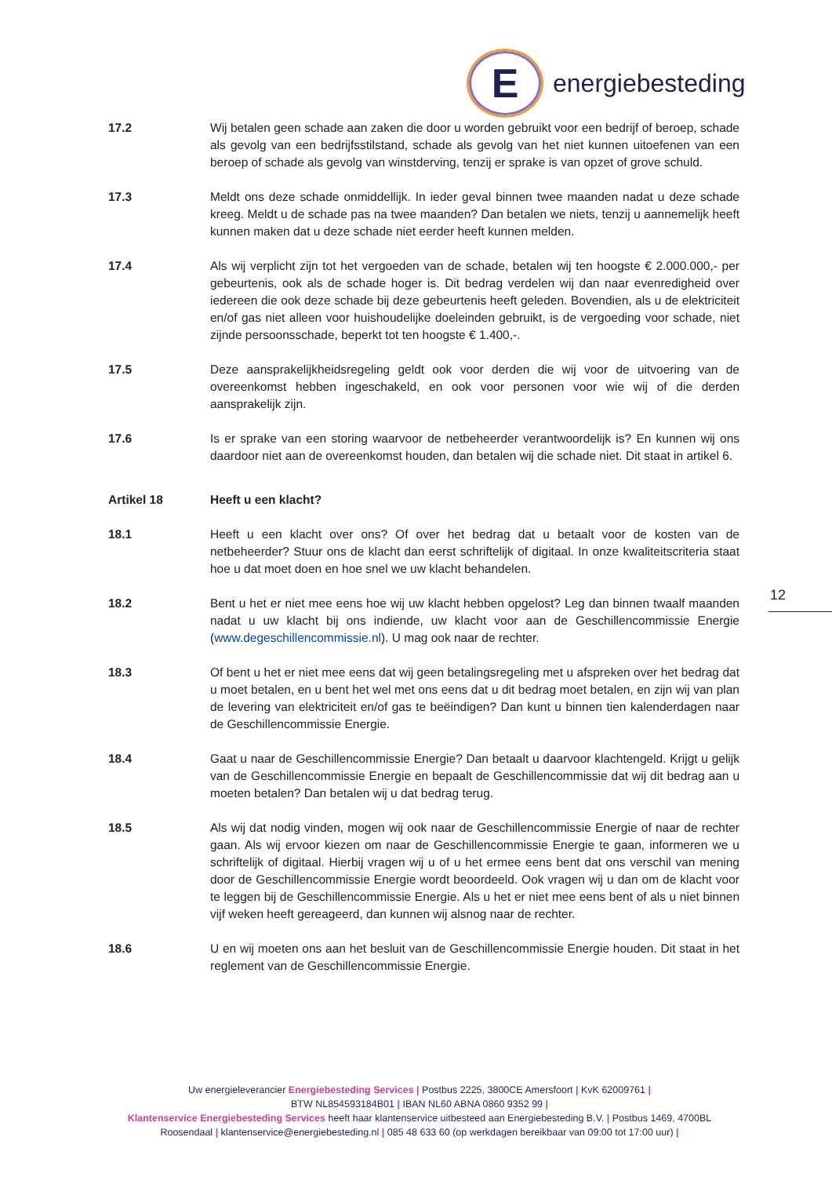E
energiebesteding
17.2 Wij betalen geen schade aan zaken die door u worden gebruikt voor een bedrijf of beroep, schade als gevolg van een bedrijfsstilstand, schade als gevolg van het niet kunnen uitoefenen van een beroep of schade als gevolg van winstderving, tenzij er sprake is van opzet of grove schuld.
17.3 Meldt ons deze schade onmiddellijk. In ieder geval binnen twee maanden nadat u deze schade kreeg. Meldt u de schade pas na twee maanden? Dan betalen we niets, tenzij u aannemelijk heeft kunnen maken dat u deze schade niet eerder heeft kunnen melden.
17.4 Als wij verplicht zijn tot het vergoeden van de schade, betalen wij ten hoogste € 2.000.000,- per gebeurtenis, ook als de schade hoger is. Dit bedrag verdelen wij dan naar evenredigheid over iedereen die ook deze schade bij deze gebeurtenis heeft geleden. Bovendien, als u de elektriciteit en/of gas niet alleen voor huishoudelijke doeleinden gebruikt, is de vergoeding voor schade, niet zijnde persoonsschade, beperkt tot ten hoogste € 1.400,-.
17.5 Deze aansprakelijkheidsregeling geldt ook voor derden die wij voor de uitvoering van de overeenkomst hebben ingeschakeld, en ook voor personen voor wie wij of die derden aansprakelijk zijn.
17.6 Is er sprake van een storing waarvoor de netbeheerder verantwoordelijk is? En kunnen wij ons daardoor niet aan de overeenkomst houden, dan betalen wij die schade niet. Dit staat in artikel 6.
Artikel 18 Heeft u een klacht?
18.1 Heeft u een klacht over ons? Of over het bedrag dat u betaalt voor de kosten van de netbeheerder? Stuur ons de klacht dan eerst schriftelijk of digitaal. In onze kwaliteitscriteria staat hoe u dat moet doen en hoe snel we uw klacht behandelen.
18.2 Bent u het er niet mee eens hoe wij uw klacht hebben opgelost? Leg dan binnen twaalf maanden nadat u uw klacht bij ons indiende, uw klacht voor aan de Geschillencommissie Energie (www.degeschillencommissie.nl). U mag ook naar de rechter.
18.3 Of bent u het er niet mee eens dat wij geen betalingsregeling met u afspreken over het bedrag dat u moet betalen, en u bent het wel met ons eens dat u dit bedrag moet betalen, en zijn wij van plan de levering van elektriciteit en/of gas te beëindigen? Dan kunt u binnen tien kalenderdagen naar de Geschillencommissie Energie.
18.4 Gaat u naar de Geschillencommissie Energie? Dan betaalt u daarvoor klachtengeld. Krijgt u gelijk van de Geschillencommissie Energie en bepaalt de Geschillencommissie dat wij dit bedrag aan u moeten betalen? Dan betalen wij u dat bedrag terug.
18.5 Als wij dat nodig vinden, mogen wij ook naar de Geschillencommissie Energie of naar de rechter gaan. Als wij ervoor kiezen om naar de Geschillencommissie Energie te gaan, informeren we u schriftelijk of digitaal. Hierbij vragen wij u of u het ermee eens bent dat ons verschil van mening door de Geschillencommissie Energie wordt beoordeeld. Ook vragen wij u dan om de klacht voor te leggen bij de Geschillencommissie Energie. Als u het er niet mee eens bent of als u niet binnen vijf weken heeft gereageerd, dan kunnen wij alsnog naar de rechter.
18.6 U en wij moeten ons aan het besluit van de Geschillencommissie Energie houden. Dit staat in het reglement van de Geschillencommissie Energie.
12
Uw energieleverancier Energiebesteding Services | Postbus 2225, 3800CE Amersfoort | KvK 62009761 |
BTW NL854593184B01 | IBAN NL60 ABNA 0860 9352 99 |
Klantenservice Energiebesteding Services heeft haar klantenservice uitbesteed aan Energiebesteding B.V. | Postbus 1469, 4700BL Roosendaal | klantenservice@energiebesteding.nl | 085 48 633 60 (op werkdagen bereikbaar van 09:00 tot 17:00 uur) |